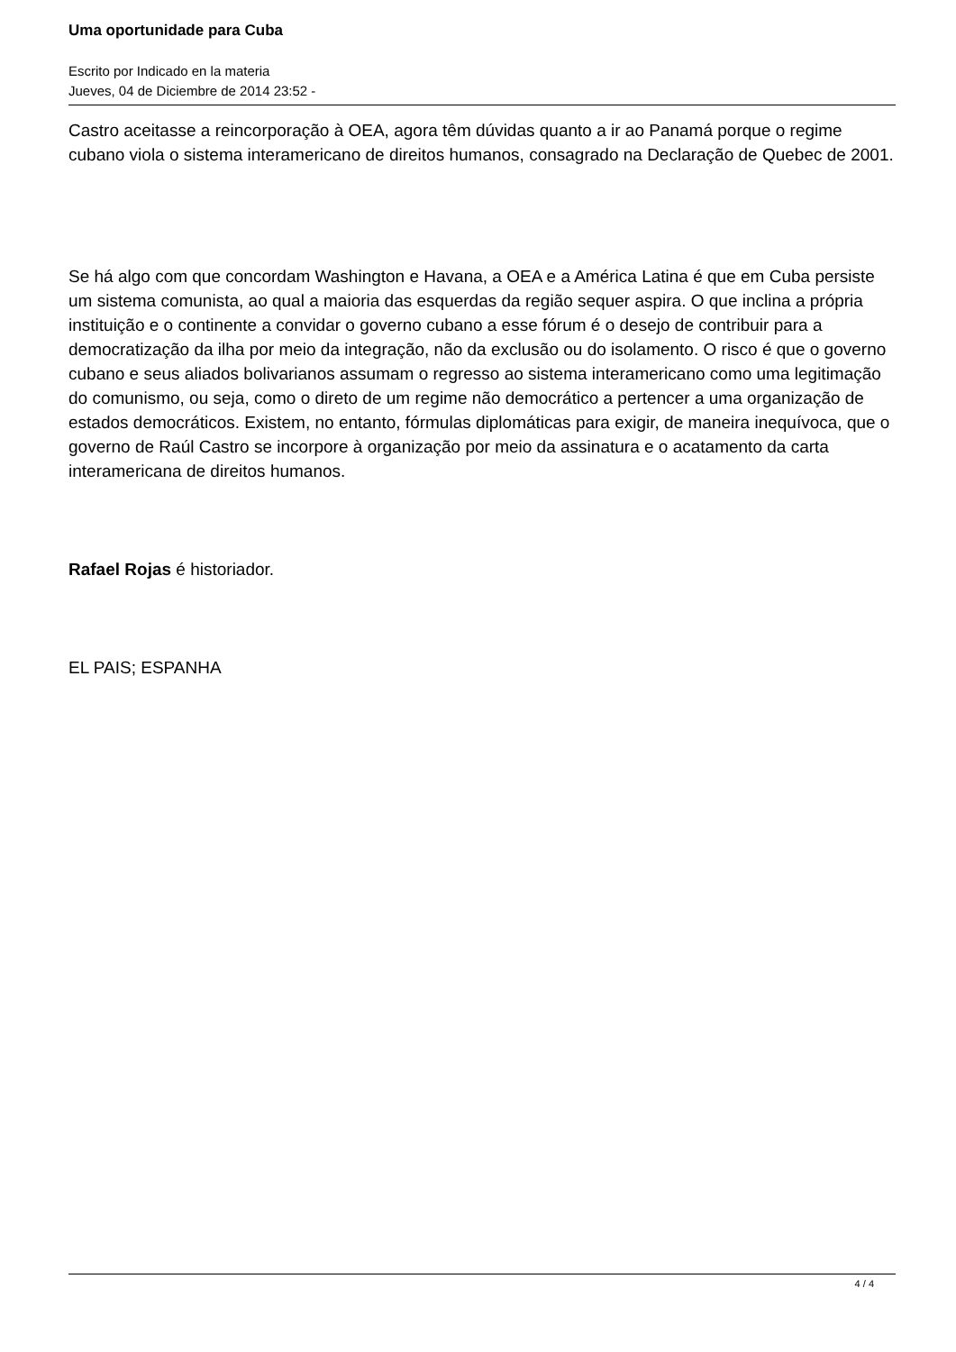Uma oportunidade para Cuba
Escrito por Indicado en la materia
Jueves, 04 de Diciembre de 2014 23:52 -
Castro aceitasse a reincorporação à OEA, agora têm dúvidas quanto a ir ao Panamá porque o regime cubano viola o sistema interamericano de direitos humanos, consagrado na Declaração de Quebec de 2001.
Se há algo com que concordam Washington e Havana, a OEA e a América Latina é que em Cuba persiste um sistema comunista, ao qual a maioria das esquerdas da região sequer aspira. O que inclina a própria instituição e o continente a convidar o governo cubano a esse fórum é o desejo de contribuir para a democratização da ilha por meio da integração, não da exclusão ou do isolamento. O risco é que o governo cubano e seus aliados bolivarianos assumam o regresso ao sistema interamericano como uma legitimação do comunismo, ou seja, como o direto de um regime não democrático a pertencer a uma organização de estados democráticos. Existem, no entanto, fórmulas diplomáticas para exigir, de maneira inequívoca, que o governo de Raúl Castro se incorpore à organização por meio da assinatura e o acatamento da carta interamericana de direitos humanos.
Rafael Rojas é historiador.
EL PAIS; ESPANHA
4 / 4